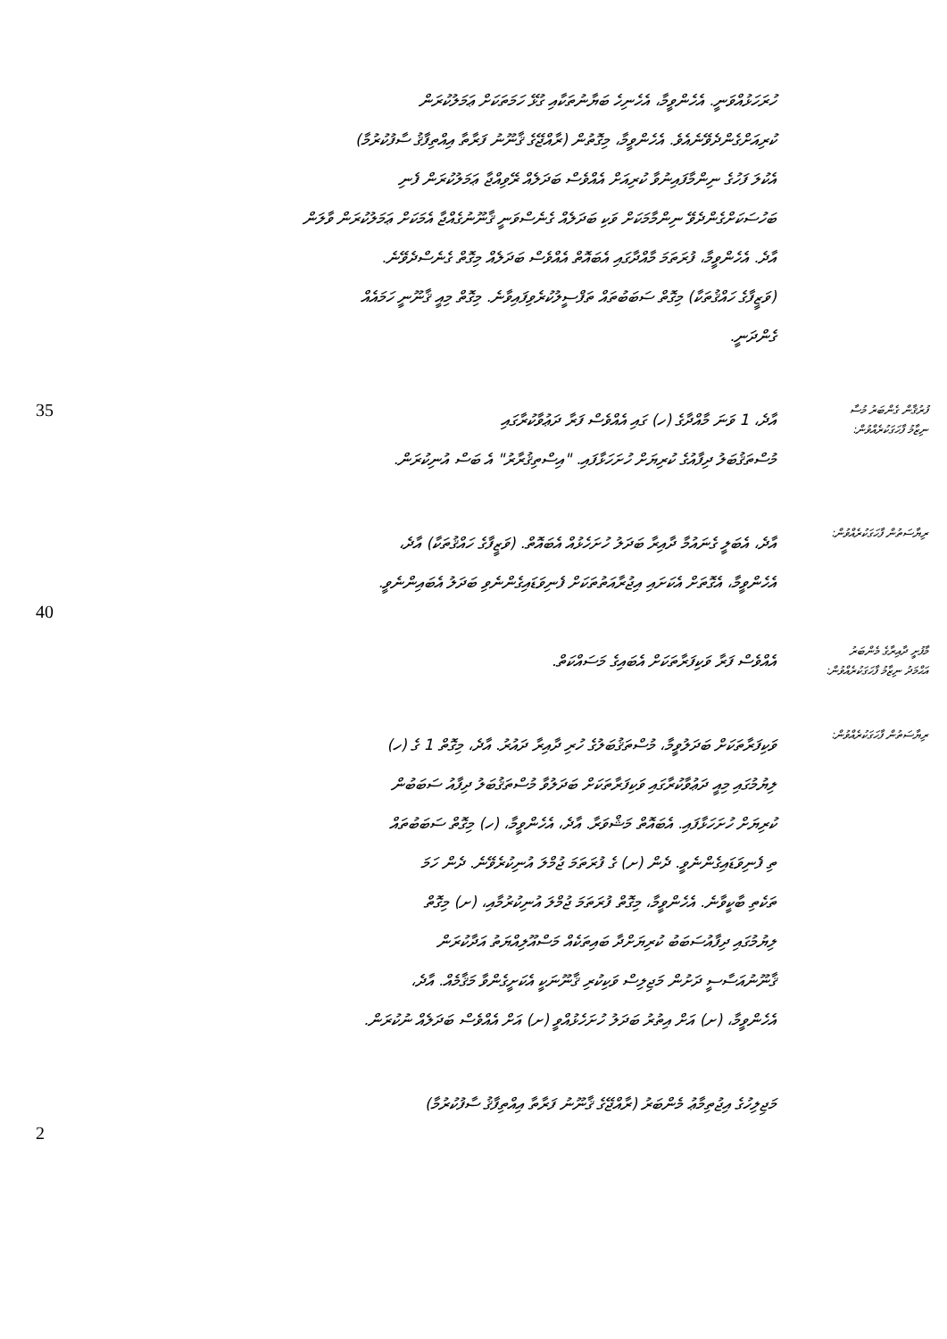ހުރަހަޅުއްވަނީ. އެހެންވީމާ، އެހެނިހެ ބަޔާނުތަކާއި ގުޅޭ ހަމަތަކަށް ޢަމަލުކުރަން
ކުރިއަށްގެންދެވޭނެއެވެ. އެހެންވީމާ، މިގޮތުން (ރާއްޖޭގެ ޤާނޫނު ފަރާތާ އިއްތިފާޤު ސާފުކުރުމާ)
އެކުލަ ފަހުގެ ނިންމާފައިނުވާ ކުރިއަށް އެއްވެސް ބަދަލެއް ރޭވިއްޖާ ޢަމަލުކުރަން ފެނި
ބަހުސަކަށްގެންދެވޭ ނިންމާމަކަށް ވަކި ބަދަލެއް ގެނެސްވަނީ ޤާނޫނުގެއްޖާ އެމަކަށް ޢަމަލުކުރަން ވާލަން
އާދެ. އެހެންވީމާ، ފުރަތަމަ މާއްދާގައި އެބައޮތް އެއްވެސް ބަދަލެއް މިގޮތް ގެނެސްދެވޭނެ.
(ވަޒީފާގެ ހައްޤުތަކާ) މިގޮތް ސަބަބުތައް ތަފްސީލުކުރެވިފައިވާނެ. މިގޮތް މިއީ ޤާނޫނީ ހަމައެއް
ގެންދަނީ.
35
އާދެ، 1 ވަނަ މާއްދާގެ (ހ) ގައި އެއްވެސް ފަރާ ދަޢުވާކުރާގައި
މުސްތަޤުބަލު ދިފާއުގެ ކުރިޔަށް ހުށަހަޅާފައި. "އިސްތިޤުރާރު" އެ ބަސް އުނިކުރަން.
ފުރުޤާން ގެންބަރު މުސާ
ނިޒާމު ފާހަގަކުރެއްވުން:
އާދެ، އެބަލީ ގެނައުމާ ދާއިރާ ބަދަލު ހުށަހެޅުއް އެބައޮތް. (ވަޒީފާގެ ހައްޤުތަކާ) އާދެ،
އެހެންވީމާ، އެގޮތަށް އެކަށައި އިޖުރާއަތުތަކަށް ފެނިވަޑައިގެންނެވި ބަދަލު އެބައިންނެވީ.
ރިޔާސަތުން ފާހަގަކުރެއްވުން:
40
އެއްވެސް ފަރާ ވަކިފަރާތަކަށް އެބައިގެ މަސައްކަތް.
މާފުށީ ދާއިރާގެ މެންބަރު
އަޙްމަދު ނިޒާމު ފާހަގަކުރެއްވުން:
ވަކިފަރާތަކަށް ބަދަލުވީމާ، މުސްތަޤުބަލުގެ ހުރި ދާއިރާ ދައުރު. އާދެ، މިގޮތް 1 ގެ (ހ)
ލިޔުމުގައި މިއީ ދަޢުވާކުރާގައި ވަކިފަރާތަކަށް ބަދަލުވާ މުސްތަޤުބަލު ދިފާއު ސަބަބުން
ކުރިޔަށް ހުށަހަޅާފައި. އެބައޮތް މަޝްވަރާ. އާދެ، އެހެންވީމާ، (ހ) މިގޮތް ސަބަބުތައް
ތި ފެނިވަޑައިގެންނެވީ. ދެން (ށ) ގެ ފުރަތަމަ ޖުމްލަ އުނިކުރެވޭނެ. ދެން ހަމަ
ތަކެތި ބާކީވާނެ. އެހެންވީމާ، މިގޮތް ފުރަތަމަ ޖުމްލަ އުނިކުރުމާއި، (ށ) މިގޮތް
ލިޔުމުގައި ދިފާއުސަބަބު ކުރިޔަށްދާ ބައިތަކެއް މަސްއޫލިއްޔަތު އަދާކުރަން
ޤާނޫނުއަސާސީ ދަށުން މަޖިލިސް ވަކިކުރި ޤާނޫނަކީ އެކަށީގެންވާ މަޤާމެއް. އާދެ،
އެހެންވީމާ، (ށ) އަށް އިތުރު ބަދަލު ހުށަހެޅުއްވީ (ށ) އަށް އެއްވެސް ބަދަލެއް ނުކުރަން.
ރިޔާސަތުން ފާހަގަކުރެއްވުން:
މަޖިލިހުގެ އިޖުތިމާޢު މެންބަރު (ރާއްޖޭގެ ޤާނޫނު ފަރާތާ އިއްތިފާޤު ސާފުކުރުމާ)
2